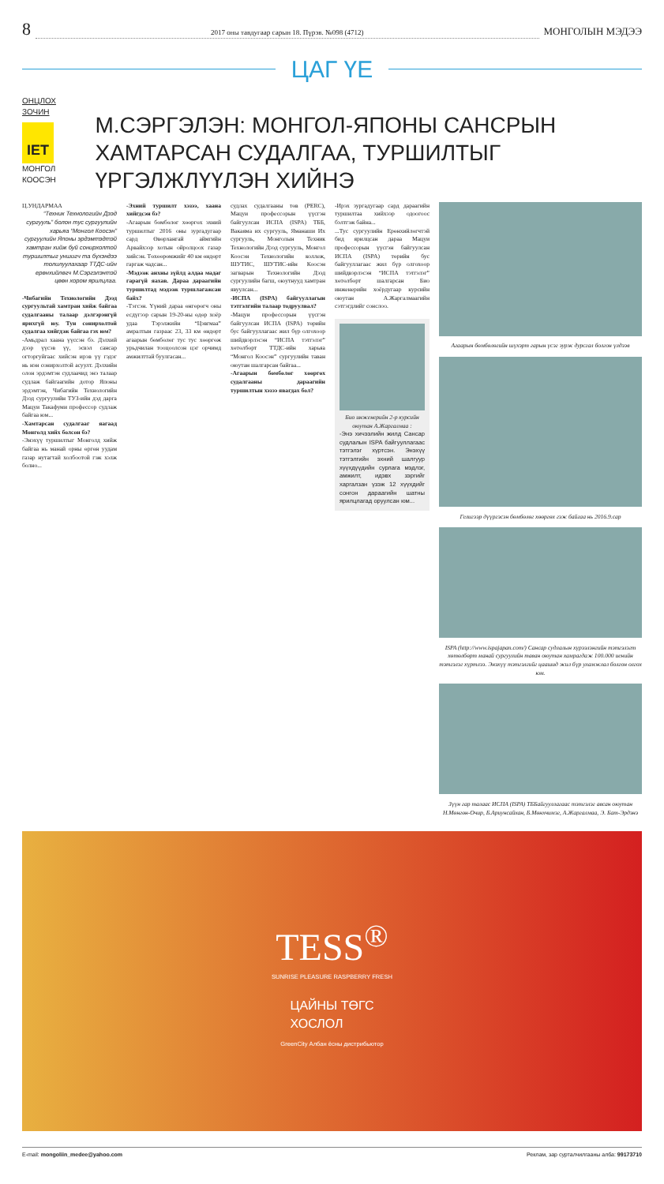8 2017 оны тавдугаар сарын 18. Пүрэв. №098 (4712) МОНГОЛЫН МЭДЭЭ
ЦАГ ҮЕ
ОНЦЛОХ ЗОЧИН
IET МОНГОЛ КООСЭН
М.СЭРГЭЛЭН: МОНГОЛ-ЯПОНЫ САНСРЫН ХАМТАРСАН СУДАЛГАА, ТУРШИЛТЫГ ҮРГЭЛЖЛҮҮЛЭН ХИЙНЭ
Ц.УНДАРМАА
“Техник Технологийн Дээд сургууль” болон тус сургуулийн харьяа “Монгол Коосэн” сургуулийн Японы эрдэмтэдтэй хамтран хийж буй сонирхолтой туршилтыг уншигч та бүхэндээ толилуулахаар ТТДС-ийн ерөнхийлөгч М.Сэргэлэнтэй цөөн хором ярилцлаа.
-Чибагийн Технологийн Дээд сургуультай хамтран хийж байгаа судалгааны талаар дэлгэрэнгүй ярихгүй юу. Тун сонирхолтой судалгаа хийгдэж байгаа гэх юм?
-Амьдрал хаана үүссэн бэ. Дэлхий дээр үүсэв үү, эсвэл сансар огторгуйгаас хийсэн ирэв үү гэдэг нь нэн сонирхолтой асуулт. Дэлхийн олон эрдэмтэн судлаачид энэ талаар судлаж байгаагийн дотор Японы эрдэмтэн, Чибагийн Технологийн Дээд сургуулийн ТУЗ-ийн дэд дарга Мацуи Такафуми профессор судлаж байгаа юм...
-Хамтарсан судалгааг яагаад Монголд хийх болсон бэ?
-Энэхүү туршилтыг Монголд хийж байгаа нь манай орны өргөн уудам газар нутагтай холбоотой гэж хэлж болно...
-Эхний туршилт хэзээ, хаана хийгдсэн бэ?
-Агаарын бөмбөлөг хөөргөх эхний туршилтыг 2016 оны зургадугаар сард Өвөрхангай аймгийн Арвайхээр хотын ойролцоох газар хийсэн. Төхөөрөмжийг 40 км өндөрт гаргаж чадсан...
-Мэдээж анхны зүйлд алдаа мадаг гарагүй яахав. Дараа дараагийн туршилтад мэдээж туршлагажсан байх?
-Тэгсэн. Үүний дараа өнгөрөгч оны есдүгээр сарын 19-20-ны өдөр хоёр удаа Тэрэлжийн “Цэвгмаа” амралтын газраас 23, 33 км өндөрт агаарын бөмбөлөг тус тус хөөргөж урьдчилан тооцоолсон цэг орчимд амжилттай буулгасан...
судлах судалгааны төв (PERC), Мацуи профессорын үүсгэн байгуулсан ИСПА (ISPA) ТББ, Вакаяма их сургууль, Яманаши Их сургууль, Монголын Техник Технологийн Дээд сургууль, Монгол Коосэн Технологийн коллеж, ШУТИС, ШУТИС-ийн Коосэн загварын Технологийн Дээд сургуулийн багш, оюутнууд хамтран явуулсан...
-ИСПА (ISPA) байгууллагын тэтгэлгийн талаар тодруулвал?
-Мацуи профессорын үүсгэн байгуулсан ИСПА (ISPA) төрийн бус байгууллагаас жил бүр олгохоор шийдвэрлэсэн “ИСПА тэтгэлэг” хөтөлбөрт ТТДС-ийн харьяа “Монгол Коосэн” сургуулийн таван оюутан шалгарсан байгаа...
-Агаарын бөмбөлөг хөөргөх судалгааны дараагийн туршилтын хэзээ явагдах бол?
-Ирэх зургадугаар сард дараагийн туршилтаа хийхээр одоогоос бэлтгэж байна...
...Тус сургуулийн Ерөнхийлөгчтэй бид ярилцсан дараа Мацуи профессорын үүсгэн байгуулсан ИСПА (ISPA) төрийн бус байгууллагаас жил бүр олгохоор шийдвэрлэсэн “ИСПА тэтгэлэг” хөтөлбөрт шалгарсан Био инженерийн хоёрдугаар курсийн оюутан А.Жаргалмаагийн сэтгэгдлийг сонслоо.
Био инженерийн 2-р курсийн оюутан А.Жаргалмаа :
-Энэ хичээлийн жилд Сансар судлалын ISPA байгууллагаас тэтгэлэг хүртсэн. Энэхүү тэтгэлгийн эхний шалгуур хүүхдүүдийн сурлага мэдлэг, амжилт, идэвх зэргийг харгалзан үзэж 12 хүүхдийг сонгон дараагийн шатны ярилцлагад оруулсан юм...
Агаарын бөмбөлөгийн шүхэрт гарын үсэг зурж дурсгал болгон үлдээв
Гелигээр дүүргэсэн бөмбөлөг хөөргөх гэж байгаа нь 2016.9.сар
ISPA (http://www.ispajapan.com/) Сансар судлалын хүрээлэнгийн тэтгэлэгт хөтөлбөрт манай сургуулийн таван оюутан хамрагдаж 100.000 иенийн тэтгэлэг хүртлээ. Энэхүү тэтгэлгийг цаашид жил бүр уламжлал болгон олгох юм.
Зүүн гар талаас ИСПА (ISPA) ТББайгууллагаас тэтгэлэг авсан оюутан Н.Мөнгөн-Очир, Б.Ариунсайхан, Б.Мөнхчимэг, А.Жаргалмаа, Э. Бат-Эрдэнэ
TESS<sup>®</sup>
SUNRISE PLEASURE RASPBERRY FRESH
ЦАЙНЫ ТӨГС
ХОСЛОЛ
GreenCity Албан ёсны дистрибьютор
E-mail: mongoliin_medee@yahoo.com Реклам, зар сурталчилгааны алба: 99173710